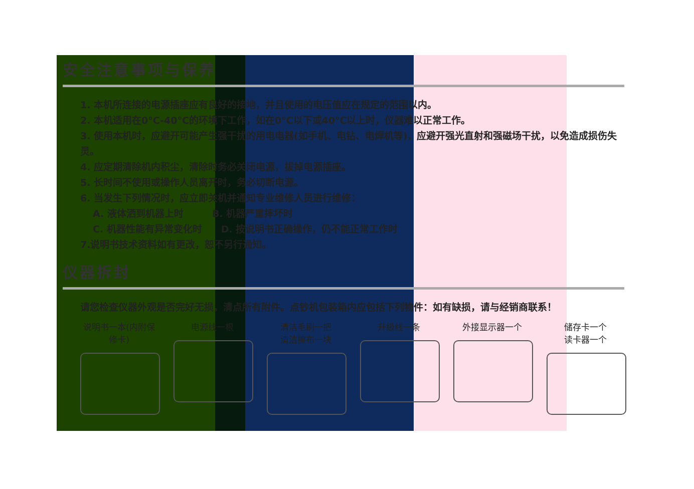安全注意事项与保养
1. 本机所连接的电源插座应有良好的接地，并且使用的电压值应在规定的范围以内。
2. 本机适用在0°C-40°C的环境下工作，如在0°C以下或40°C以上时，仪器难以正常工作。
3. 使用本机时，应避开可能产生强干扰的用电电器(如手机、电钻、电焊机等)，应避开强光直射和强磁场干扰，以免造成损伤失灵。
4. 应定期清除机内积尘，清除时务必关闭电源，拔掉电源插座。
5. 长时间不使用或操作人员离开时，务必切断电源。
6. 当发生下列情况时，应立即关机并通知专业维修人员进行维修：
A. 液体洒到机器上时　　　B. 机器严重摔坏时
C. 机器性能有异常变化时　　D. 按说明书正确操作，仍不能正常工作时
7.说明书技术资料如有更改，恕不另行通知。
仪器拆封
请您检查仪器外观是否完好无损，清点所有附件。点钞机包装箱内应包括下列物件：如有缺损，请与经销商联系！
说明书一本(内附保修卡)
电源线一根 清洁毛刷一把
清洁擦布一块
升级线一条 外接显示器一个 储存卡一个
读卡器一个